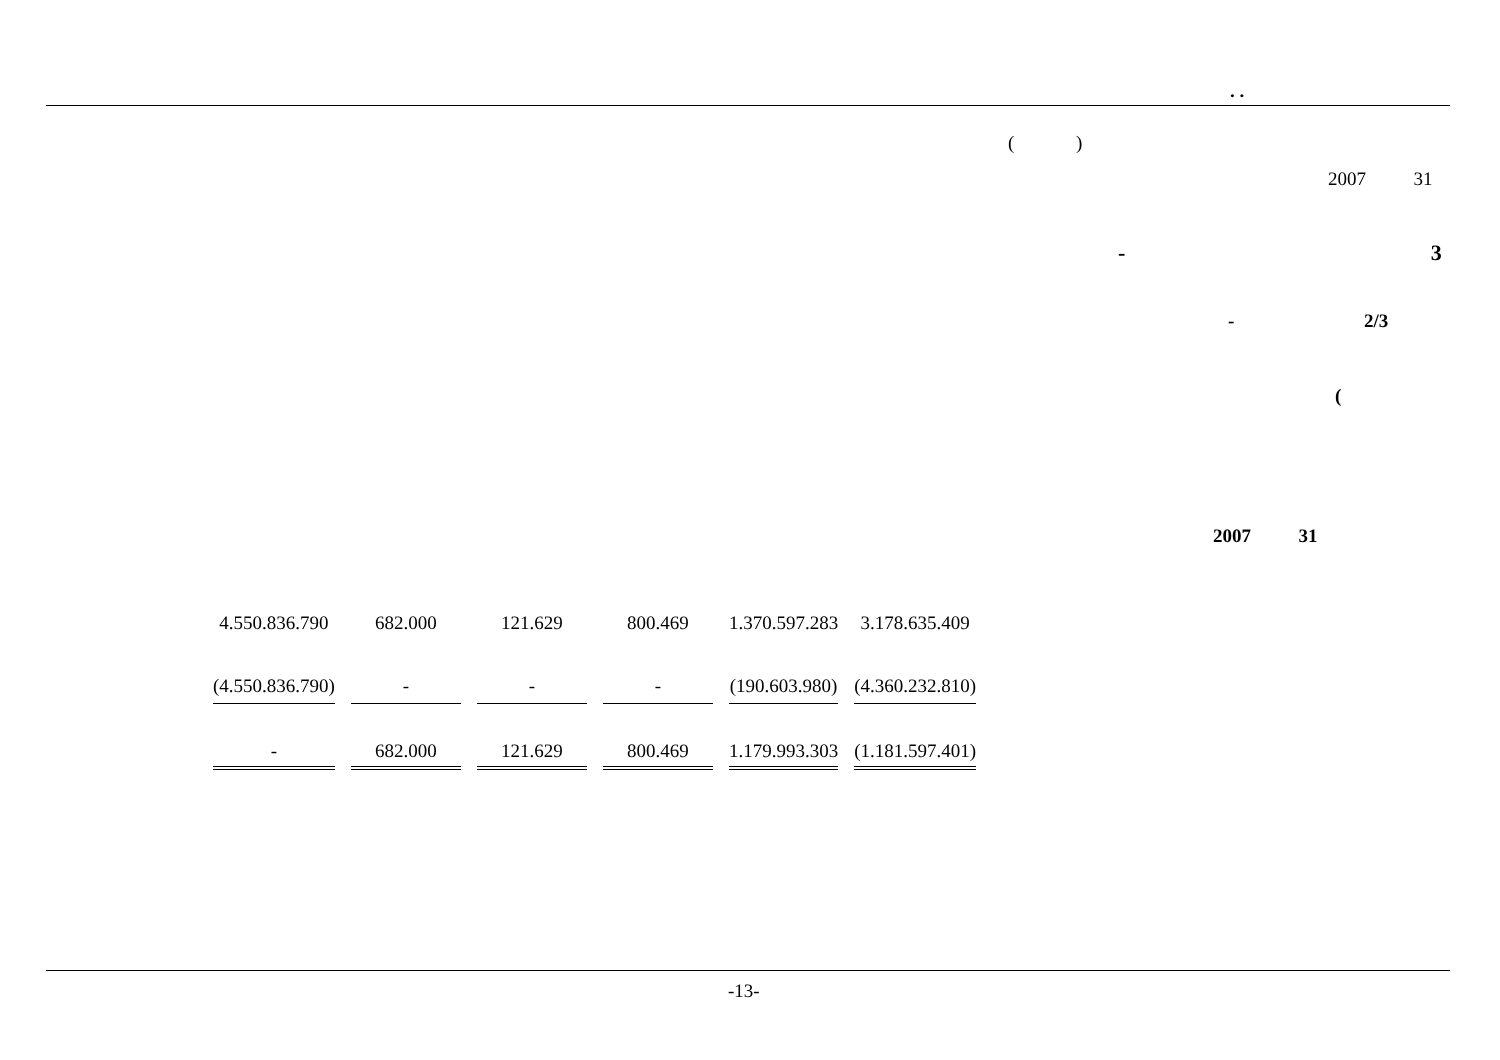. .
( )
2007 31
- 3
- 2/3
(
2007 31
| 4.550.836.790 | 682.000 | 121.629 | 800.469 | 1.370.597.283 | 3.178.635.409 |
| (4.550.836.790) | - | - | - | (190.603.980) | (4.360.232.810) |
| - | 682.000 | 121.629 | 800.469 | 1.179.993.303 | (1.181.597.401) |
-13-